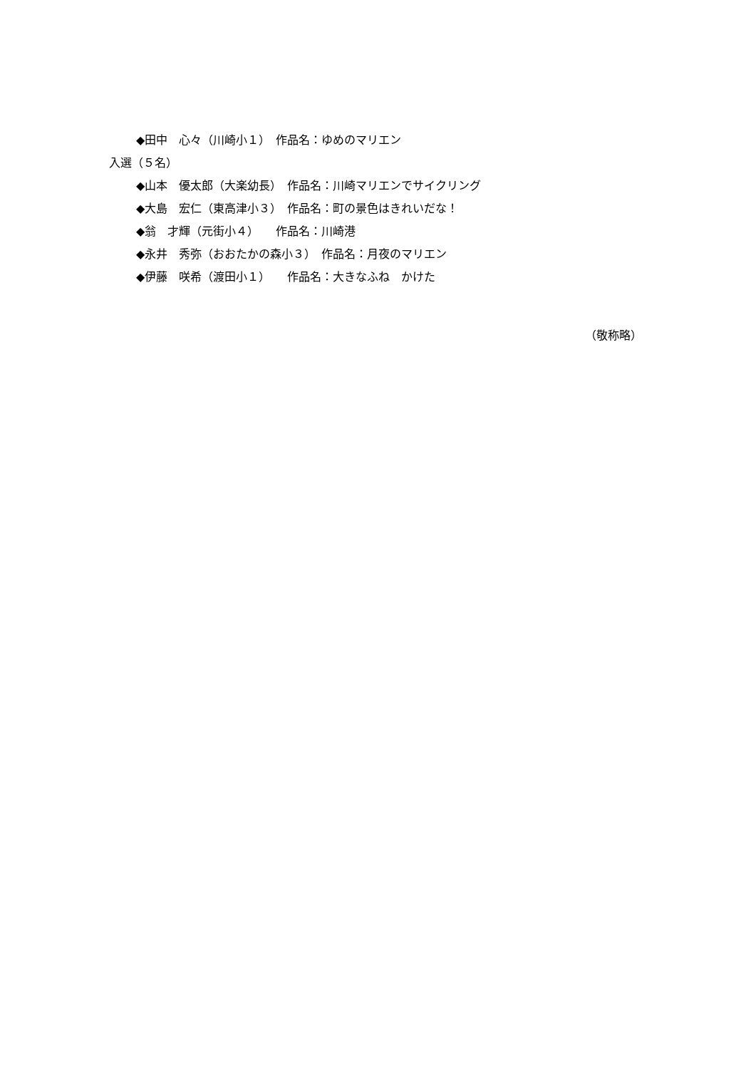◆田中　心々（川崎小１）　作品名：ゆめのマリエン
入選（５名）
◆山本　優太郎（大楽幼長）　作品名：川崎マリエンでサイクリング
◆大島　宏仁（東高津小３）　作品名：町の景色はきれいだな！
◆翁　才輝（元街小４）　　作品名：川崎港
◆永井　秀弥（おおたかの森小３）　作品名：月夜のマリエン
◆伊藤　咲希（渡田小１）　　作品名：大きなふね　かけた
（敬称略）